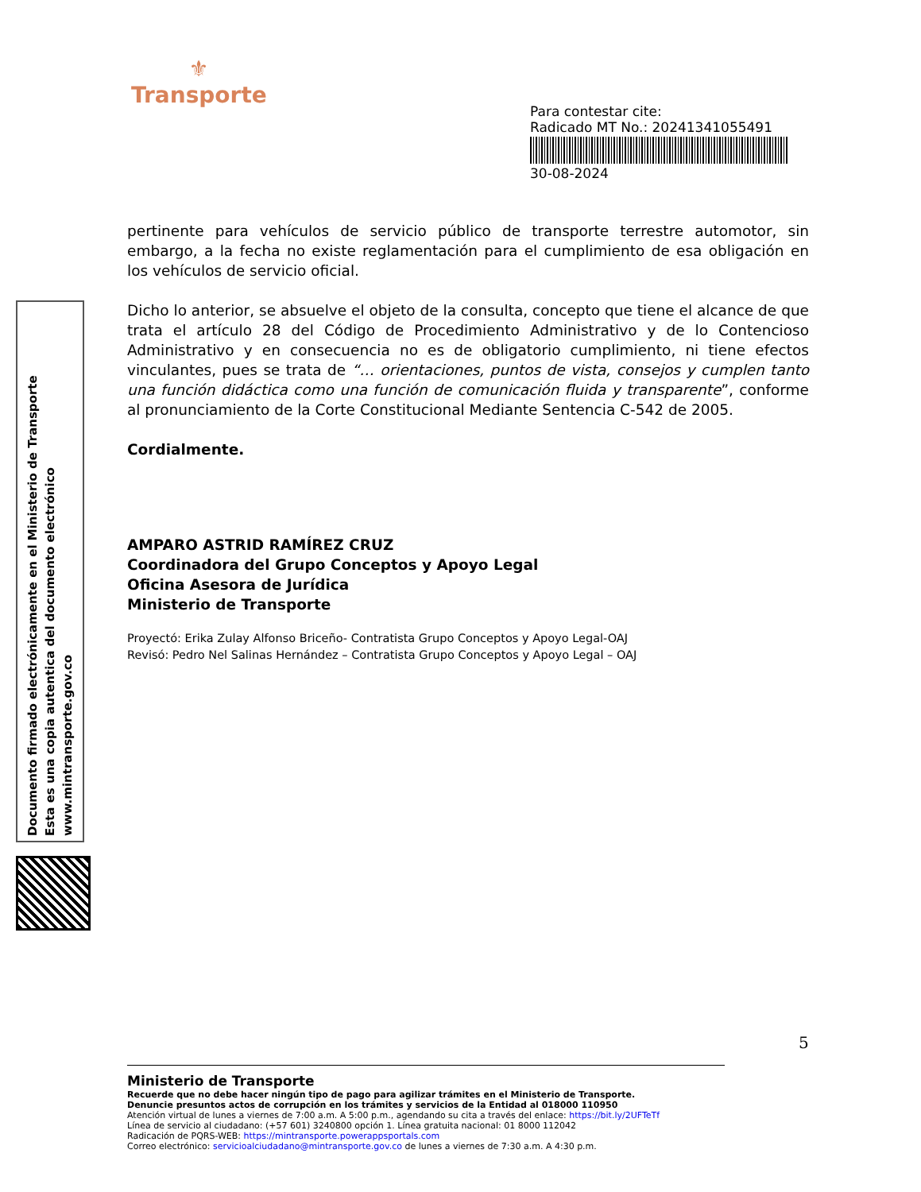⚜
Transporte
Para contestar cite:
Radicado MT No.: 20241341055491
30-08-2024
Documento firmado electrónicamente en el Ministerio de Transporte
Esta es una copia autentica del documento electrónico
www.mintransporte.gov.co
pertinente para vehículos de servicio público de transporte terrestre automotor, sin embargo, a la fecha no existe reglamentación para el cumplimiento de esa obligación en los vehículos de servicio oficial.
Dicho lo anterior, se absuelve el objeto de la consulta, concepto que tiene el alcance de que trata el artículo 28 del Código de Procedimiento Administrativo y de lo Contencioso Administrativo y en consecuencia no es de obligatorio cumplimiento, ni tiene efectos vinculantes, pues se trata de “… orientaciones, puntos de vista, consejos y cumplen tanto una función didáctica como una función de comunicación fluida y transparente”, conforme al pronunciamiento de la Corte Constitucional Mediante Sentencia C-542 de 2005.
Cordialmente.
AMPARO ASTRID RAMÍREZ CRUZ
Coordinadora del Grupo Conceptos y Apoyo Legal
Oficina Asesora de Jurídica
Ministerio de Transporte
Proyectó: Erika Zulay Alfonso Briceño- Contratista Grupo Conceptos y Apoyo Legal-OAJ
Revisó: Pedro Nel Salinas Hernández – Contratista Grupo Conceptos y Apoyo Legal – OAJ
5
Ministerio de Transporte
Recuerde que no debe hacer ningún tipo de pago para agilizar trámites en el Ministerio de Transporte.
Denuncie presuntos actos de corrupción en los trámites y servicios de la Entidad al 018000 110950
Atención virtual de lunes a viernes de 7:00 a.m. A 5:00 p.m., agendando su cita a través del enlace: https://bit.ly/2UFTeTf
Línea de servicio al ciudadano: (+57 601) 3240800 opción 1. Línea gratuita nacional: 01 8000 112042
Radicación de PQRS-WEB: https://mintransporte.powerappsportals.com
Correo electrónico: servicioalciudadano@mintransporte.gov.co de lunes a viernes de 7:30 a.m. A 4:30 p.m.